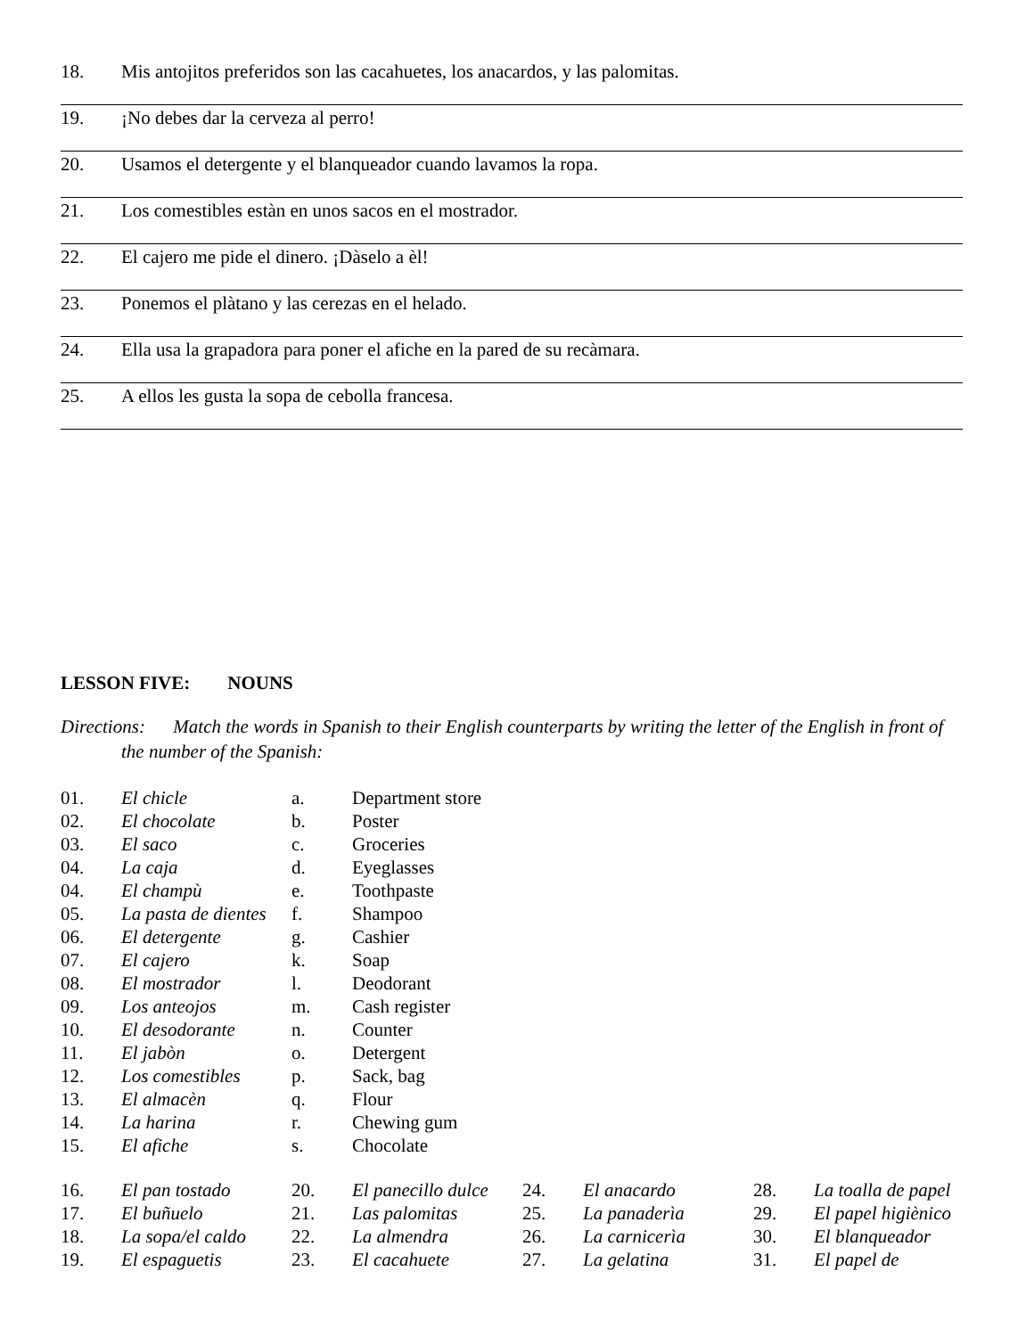18. Mis antojitos preferidos son las cacahuetes, los anacardos, y las palomitas.
19. ¡No debes dar la cerveza al perro!
20. Usamos el detergente y el blanqueador cuando lavamos la ropa.
21. Los comestibles estàn en unos sacos en el mostrador.
22. El cajero me pide el dinero. ¡Dàselo a èl!
23. Ponemos el plàtano y las cerezas en el helado.
24. Ella usa la grapadora para poner el afiche en la pared de su recàmara.
25. A ellos les gusta la sopa de cebolla francesa.
LESSON FIVE: NOUNS
Directions: Match the words in Spanish to their English counterparts by writing the letter of the English in front of the number of the Spanish:
| 01. | El chicle | a. | Department store |
| 02. | El chocolate | b. | Poster |
| 03. | El saco | c. | Groceries |
| 04. | La caja | d. | Eyeglasses |
| 04. | El champù | e. | Toothpaste |
| 05. | La pasta de dientes | f. | Shampoo |
| 06. | El detergente | g. | Cashier |
| 07. | El cajero | k. | Soap |
| 08. | El mostrador | l. | Deodorant |
| 09. | Los anteojos | m. | Cash register |
| 10. | El desodorante | n. | Counter |
| 11. | El jabòn | o. | Detergent |
| 12. | Los comestibles | p. | Sack, bag |
| 13. | El almacèn | q. | Flour |
| 14. | La harina | r. | Chewing gum |
| 15. | El afiche | s. | Chocolate |
| 16. | El pan tostado | 20. | El panecillo dulce | 24. | El anacardo | 28. | La toalla de papel |
| 17. | El buñuelo | 21. | Las palomitas | 25. | La panaderìa | 29. | El papel higiènico |
| 18. | La sopa/el caldo | 22. | La almendra | 26. | La carnicerìa | 30. | El blanqueador |
| 19. | El espaguetis | 23. | El cacahuete | 27. | La gelatina | 31. | El papel de |